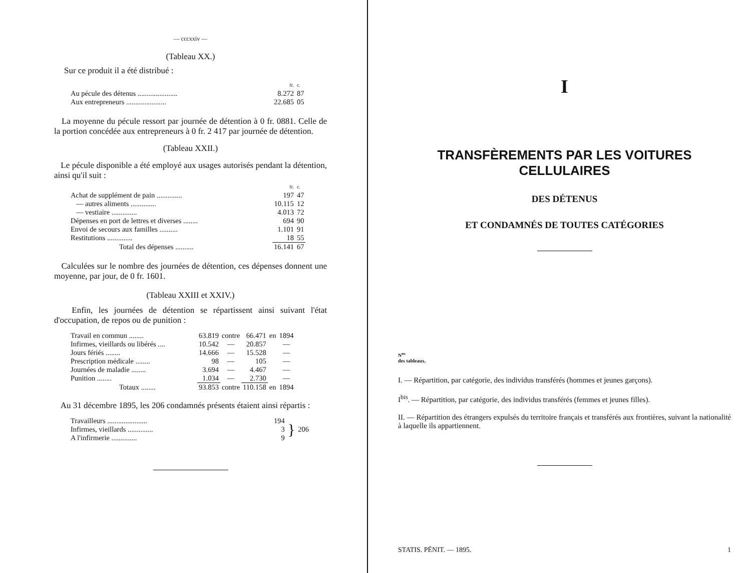— cccxxiv —
(Tableau XX.)
Sur ce produit il a été distribué :
| | fr. | c. |
| Au pécule des détenus ...................... | 8.272 | 87 |
| Aux entrepreneurs ...................... | 22.685 | 05 |
La moyenne du pécule ressort par journée de détention à 0 fr. 0881. Celle de la portion concédée aux entrepreneurs à 0 fr. 2 417 par journée de détention.
(Tableau XXII.)
Le pécule disponible a été employé aux usages autorisés pendant la détention, ainsi qu'il suit :
| | fr. | c. |
| Achat de supplément de pain .............. | 197 | 47 |
| — autres aliments .............. | 10.115 | 12 |
| — vestiaire .............. | 4.013 | 72 |
| Dépenses en port de lettres et diverses ........ | 694 | 90 |
| Envoi de secours aux familles .......... | 1.101 | 91 |
| Restitutions .............. | 18 | 55 |
| Total des dépenses .......... | 16.141 | 67 |
Calculées sur le nombre des journées de détention, ces dépenses donnent une moyenne, par jour, de 0 fr. 1601.
(Tableau XXIII et XXIV.)
Enfin, les journées de détention se répartissent ainsi suivant l'état d'occupation, de repos ou de punition :
| Travail en commun ........ | 63.819 | contre | 66.471 | en | 1894 |
| Infirmes, vieillards ou libérés .... | 10.542 | — | 20.857 | | — |
| Jours fériés ........ | 14.666 | — | 15.528 | | — |
| Prescription médicale ........ | 98 | — | 105 | | — |
| Journées de maladie ........ | 3.694 | — | 4.467 | | — |
| Punition ........ | 1.034 | — | 2.730 | | — |
| Totaux ........ | 93.853 | contre | 110.158 | en | 1894 |
Au 31 décembre 1895, les 206 condamnés présents étaient ainsi répartis :
| Travailleurs ...................... | 194 | } | 206 |
| Infirmes, vieillards .............. | 3 | | |
| A l'infirmerie .............. | 9 | | |
I
TRANSFÈREMENTS PAR LES VOITURES CELLULAIRES
DES DÉTENUS
ET CONDAMNÉS DE TOUTES CATÉGORIES
N<sup>os</sup>
des tableaux.
I. — Répartition, par catégorie, des individus transférés (hommes et jeunes garçons).
I<sup>bis</sup>. — Répartition, par catégorie, des individus transférés (femmes et jeunes filles).
II. — Répartition des étrangers expulsés du territoire français et transférés aux frontières, suivant la nationalité à laquelle ils appartiennent.
STATIS. PÉNIT. — 1895. 1